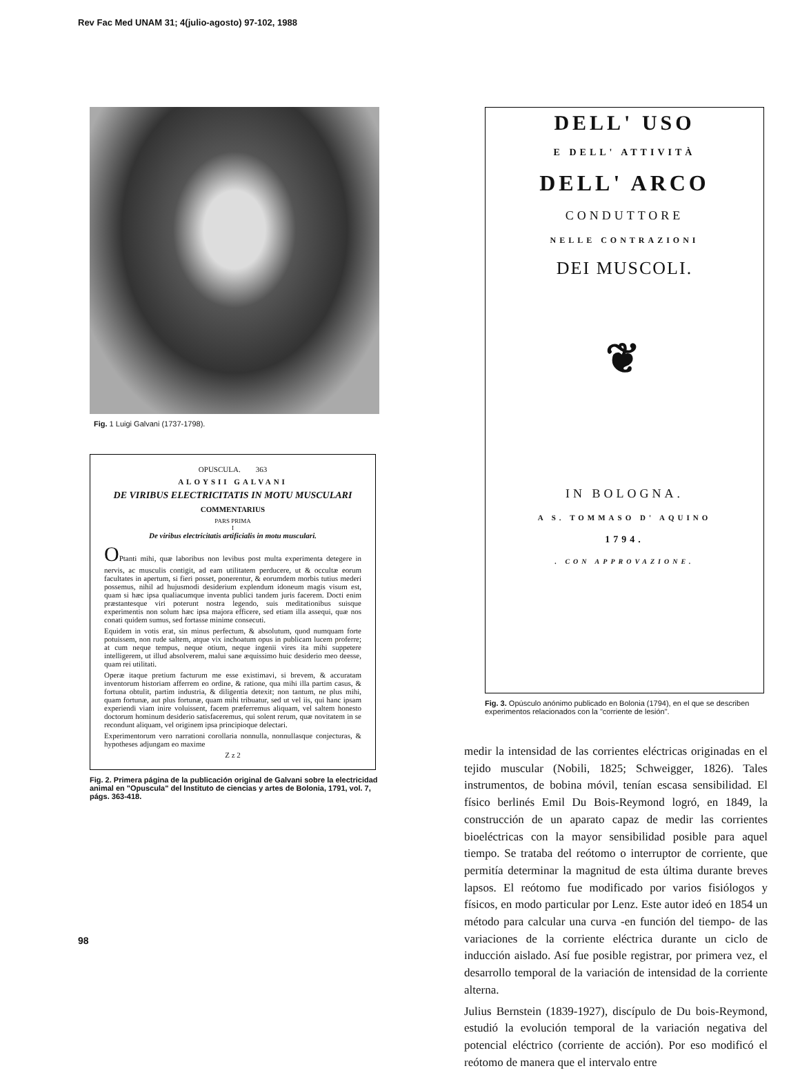Rev Fac Med UNAM 31; 4(julio-agosto) 97-102, 1988
Fig. 1 Luigi Galvani (1737-1798).
OPUSCULA. 363
ALOYSII GALVANI
DE VIRIBUS ELECTRICITATIS IN MOTU MUSCULARI
COMMENTARIUS
PARS PRIMA
I
De viribus electricitatis artificialis in motu musculari.
OPtanti mihi, quæ laboribus non levibus post multa experimenta detegere in nervis, ac musculis contigit, ad eam utilitatem perducere, ut & occultæ eorum facultates in apertum, si fieri posset, ponerentur, & eorumdem morbis tutius mederi possemus, nihil ad hujusmodi desiderium explendum idoneum magis visum est, quam si hæc ipsa qualiacumque inventa publici tandem juris facerem. Docti enim præstantesque viri poterunt nostra legendo, suis meditationibus suisque experimentis non solum hæc ipsa majora efficere, sed etiam illa assequi, quæ nos conati quidem sumus, sed fortasse minime consecuti.
Equidem in votis erat, sin minus perfectum, & absolutum, quod numquam forte potuissem, non rude saltem, atque vix inchoatum opus in publicam lucem proferre; at cum neque tempus, neque otium, neque ingenii vires ita mihi suppetere intelligerem, ut illud absolverem, malui sane æquissimo huic desiderio meo deesse, quam rei utilitati.
Operæ itaque pretium facturum me esse existimavi, si brevem, & accuratam inventorum historiam afferrem eo ordine, & ratione, qua mihi illa partim casus, & fortuna obtulit, partim industria, & diligentia detexit; non tantum, ne plus mihi, quam fortunæ, aut plus fortunæ, quam mihi tribuatur, sed ut vel iis, qui hanc ipsam experiendi viam inire voluissent, facem præferremus aliquam, vel saltem honesto doctorum hominum desiderio satisfaceremus, qui solent rerum, quæ novitatem in se recondunt aliquam, vel originem ipsa principioque delectari.
Experimentorum vero narrationi corollaria nonnulla, nonnullasque conjecturas, & hypotheses adjungam eo maxime
Z z 2
Fig. 2. Primera página de la publicación original de Galvani sobre la electricidad animal en "Opuscula" del Instituto de ciencias y artes de Bolonia, 1791, vol. 7, págs. 363-418.
DELL' USO
E DELL' ATTIVITÀ
DELL' ARCO
CONDUTTORE
NELLE CONTRAZIONI
DEI MUSCOLI.
❦
IN BOLOGNA.
A S. TOMMASO D' AQUINO
1794.
. CON APPROVAZIONE.
Fig. 3. Opúsculo anónimo publicado en Bolonia (1794), en el que se describen experimentos relacionados con la "corriente de lesión".
medir la intensidad de las corrientes eléctricas originadas en el tejido muscular (Nobili, 1825; Schweigger, 1826). Tales instrumentos, de bobina móvil, tenían escasa sensibilidad. El físico berlinés Emil Du Bois-Reymond logró, en 1849, la construcción de un aparato capaz de medir las corrientes bioeléctricas con la mayor sensibilidad posible para aquel tiempo. Se trataba del reótomo o interruptor de corriente, que permitía determinar la magnitud de esta última durante breves lapsos. El reótomo fue modificado por varios fisiólogos y físicos, en modo particular por Lenz. Este autor ideó en 1854 un método para calcular una curva -en función del tiempo- de las variaciones de la corriente eléctrica durante un ciclo de inducción aislado. Así fue posible registrar, por primera vez, el desarrollo temporal de la variación de intensidad de la corriente alterna.
Julius Bernstein (1839-1927), discípulo de Du bois-Reymond, estudió la evolución temporal de la variación negativa del potencial eléctrico (corriente de acción). Por eso modificó el reótomo de manera que el intervalo entre
98